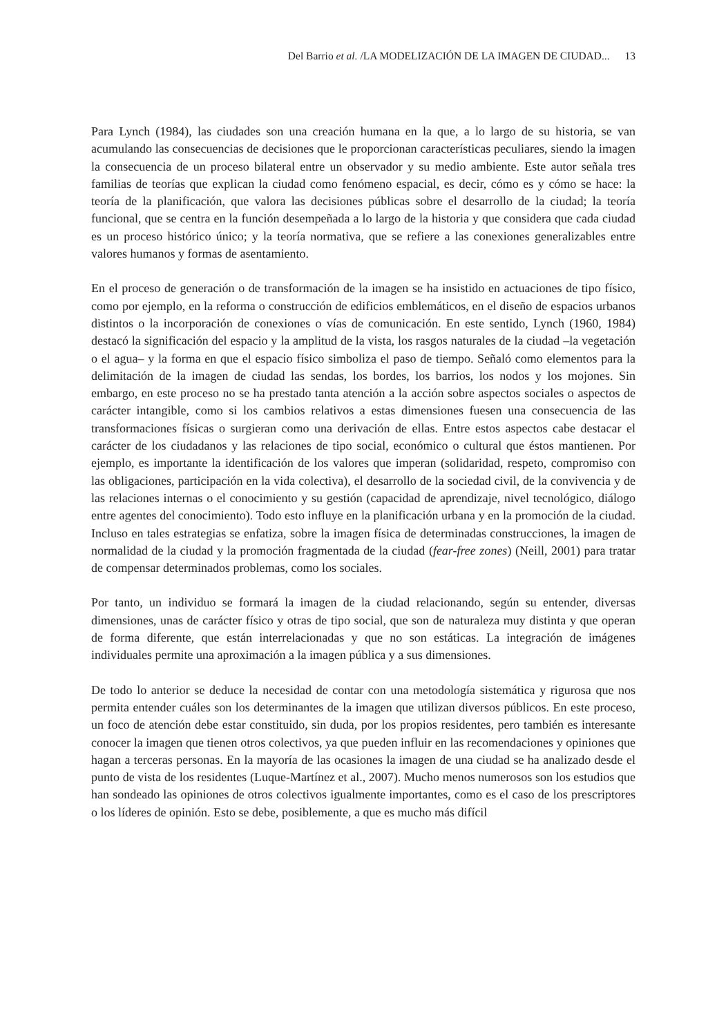Del Barrio et al. /LA MODELIZACIÓN DE LA IMAGEN DE CIUDAD... 13
Para Lynch (1984), las ciudades son una creación humana en la que, a lo largo de su historia, se van acumulando las consecuencias de decisiones que le proporcionan características peculiares, siendo la imagen la consecuencia de un proceso bilateral entre un observador y su medio ambiente. Este autor señala tres familias de teorías que explican la ciudad como fenómeno espacial, es decir, cómo es y cómo se hace: la teoría de la planificación, que valora las decisiones públicas sobre el desarrollo de la ciudad; la teoría funcional, que se centra en la función desempeñada a lo largo de la historia y que considera que cada ciudad es un proceso histórico único; y la teoría normativa, que se refiere a las conexiones generalizables entre valores humanos y formas de asentamiento.
En el proceso de generación o de transformación de la imagen se ha insistido en actuaciones de tipo físico, como por ejemplo, en la reforma o construcción de edificios emblemáticos, en el diseño de espacios urbanos distintos o la incorporación de conexiones o vías de comunicación. En este sentido, Lynch (1960, 1984) destacó la significación del espacio y la amplitud de la vista, los rasgos naturales de la ciudad –la vegetación o el agua– y la forma en que el espacio físico simboliza el paso de tiempo. Señaló como elementos para la delimitación de la imagen de ciudad las sendas, los bordes, los barrios, los nodos y los mojones. Sin embargo, en este proceso no se ha prestado tanta atención a la acción sobre aspectos sociales o aspectos de carácter intangible, como si los cambios relativos a estas dimensiones fuesen una consecuencia de las transformaciones físicas o surgieran como una derivación de ellas. Entre estos aspectos cabe destacar el carácter de los ciudadanos y las relaciones de tipo social, económico o cultural que éstos mantienen. Por ejemplo, es importante la identificación de los valores que imperan (solidaridad, respeto, compromiso con las obligaciones, participación en la vida colectiva), el desarrollo de la sociedad civil, de la convivencia y de las relaciones internas o el conocimiento y su gestión (capacidad de aprendizaje, nivel tecnológico, diálogo entre agentes del conocimiento). Todo esto influye en la planificación urbana y en la promoción de la ciudad. Incluso en tales estrategias se enfatiza, sobre la imagen física de determinadas construcciones, la imagen de normalidad de la ciudad y la promoción fragmentada de la ciudad (fear-free zones) (Neill, 2001) para tratar de compensar determinados problemas, como los sociales.
Por tanto, un individuo se formará la imagen de la ciudad relacionando, según su entender, diversas dimensiones, unas de carácter físico y otras de tipo social, que son de naturaleza muy distinta y que operan de forma diferente, que están interrelacionadas y que no son estáticas. La integración de imágenes individuales permite una aproximación a la imagen pública y a sus dimensiones.
De todo lo anterior se deduce la necesidad de contar con una metodología sistemática y rigurosa que nos permita entender cuáles son los determinantes de la imagen que utilizan diversos públicos. En este proceso, un foco de atención debe estar constituido, sin duda, por los propios residentes, pero también es interesante conocer la imagen que tienen otros colectivos, ya que pueden influir en las recomendaciones y opiniones que hagan a terceras personas. En la mayoría de las ocasiones la imagen de una ciudad se ha analizado desde el punto de vista de los residentes (Luque-Martínez et al., 2007). Mucho menos numerosos son los estudios que han sondeado las opiniones de otros colectivos igualmente importantes, como es el caso de los prescriptores o los líderes de opinión. Esto se debe, posiblemente, a que es mucho más difícil